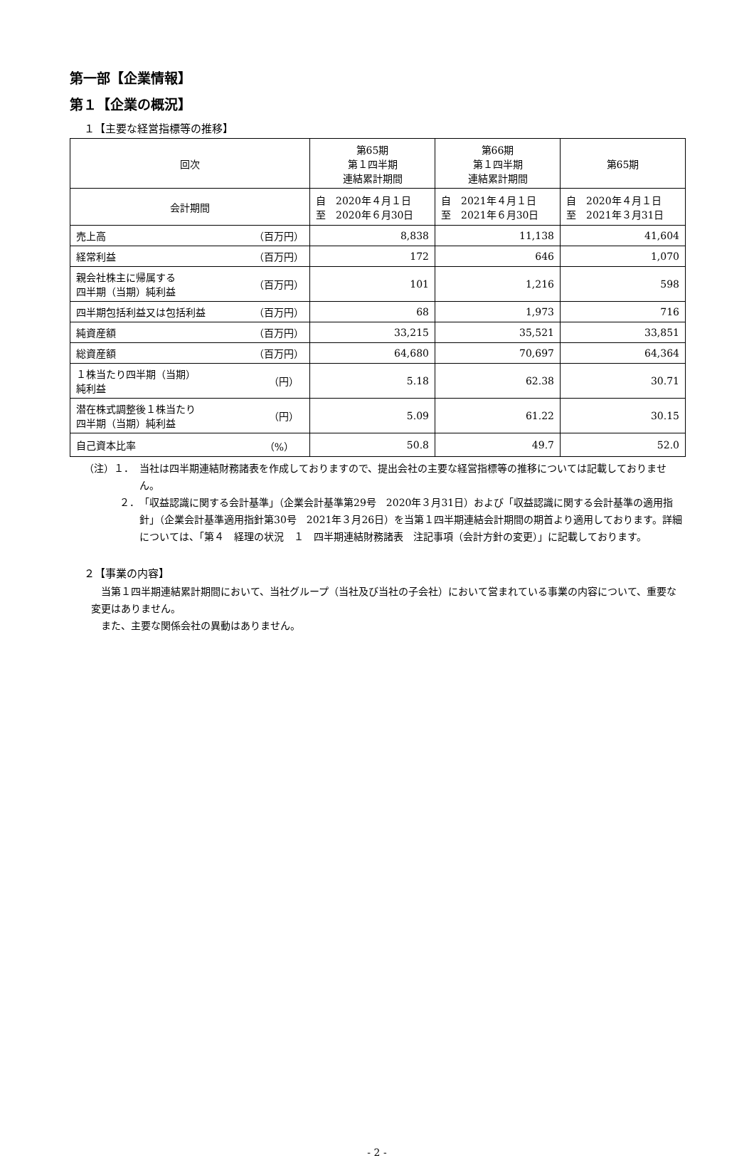第一部【企業情報】
第１【企業の概況】
１【主要な経営指標等の推移】
| 回次 | 第65期 第１四半期 連結累計期間 | 第66期 第１四半期 連結累計期間 | 第65期 |
| --- | --- | --- | --- |
| 会計期間 | 自 2020年４月１日 至 2020年６月30日 | 自 2021年４月１日 至 2021年６月30日 | 自 2020年４月１日 至 2021年３月31日 |
| 売上高 （百万円） | 8,838 | 11,138 | 41,604 |
| 経常利益 （百万円） | 172 | 646 | 1,070 |
| 親会社株主に帰属する 四半期（当期）純利益 （百万円） | 101 | 1,216 | 598 |
| 四半期包括利益又は包括利益 （百万円） | 68 | 1,973 | 716 |
| 純資産額 （百万円） | 33,215 | 35,521 | 33,851 |
| 総資産額 （百万円） | 64,680 | 70,697 | 64,364 |
| １株当たり四半期（当期） 純利益 （円） | 5.18 | 62.38 | 30.71 |
| 潜在株式調整後１株当たり 四半期（当期）純利益 （円） | 5.09 | 61.22 | 30.15 |
| 自己資本比率 （%） | 50.8 | 49.7 | 52.0 |
（注）１． 当社は四半期連結財務諸表を作成しておりますので、提出会社の主要な経営指標等の推移については記載しておりません。
２． 「収益認識に関する会計基準」（企業会計基準第29号　2020年３月31日）および「収益認識に関する会計基準の適用指針」（企業会計基準適用指針第30号　2021年３月26日）を当第１四半期連結会計期間の期首より適用しております。詳細については、「第４　経理の状況　１　四半期連結財務諸表　注記事項（会計方針の変更）」に記載しております。
２【事業の内容】
　当第１四半期連結累計期間において、当社グループ（当社及び当社の子会社）において営まれている事業の内容について、重要な変更はありません。
　また、主要な関係会社の異動はありません。
- 2 -